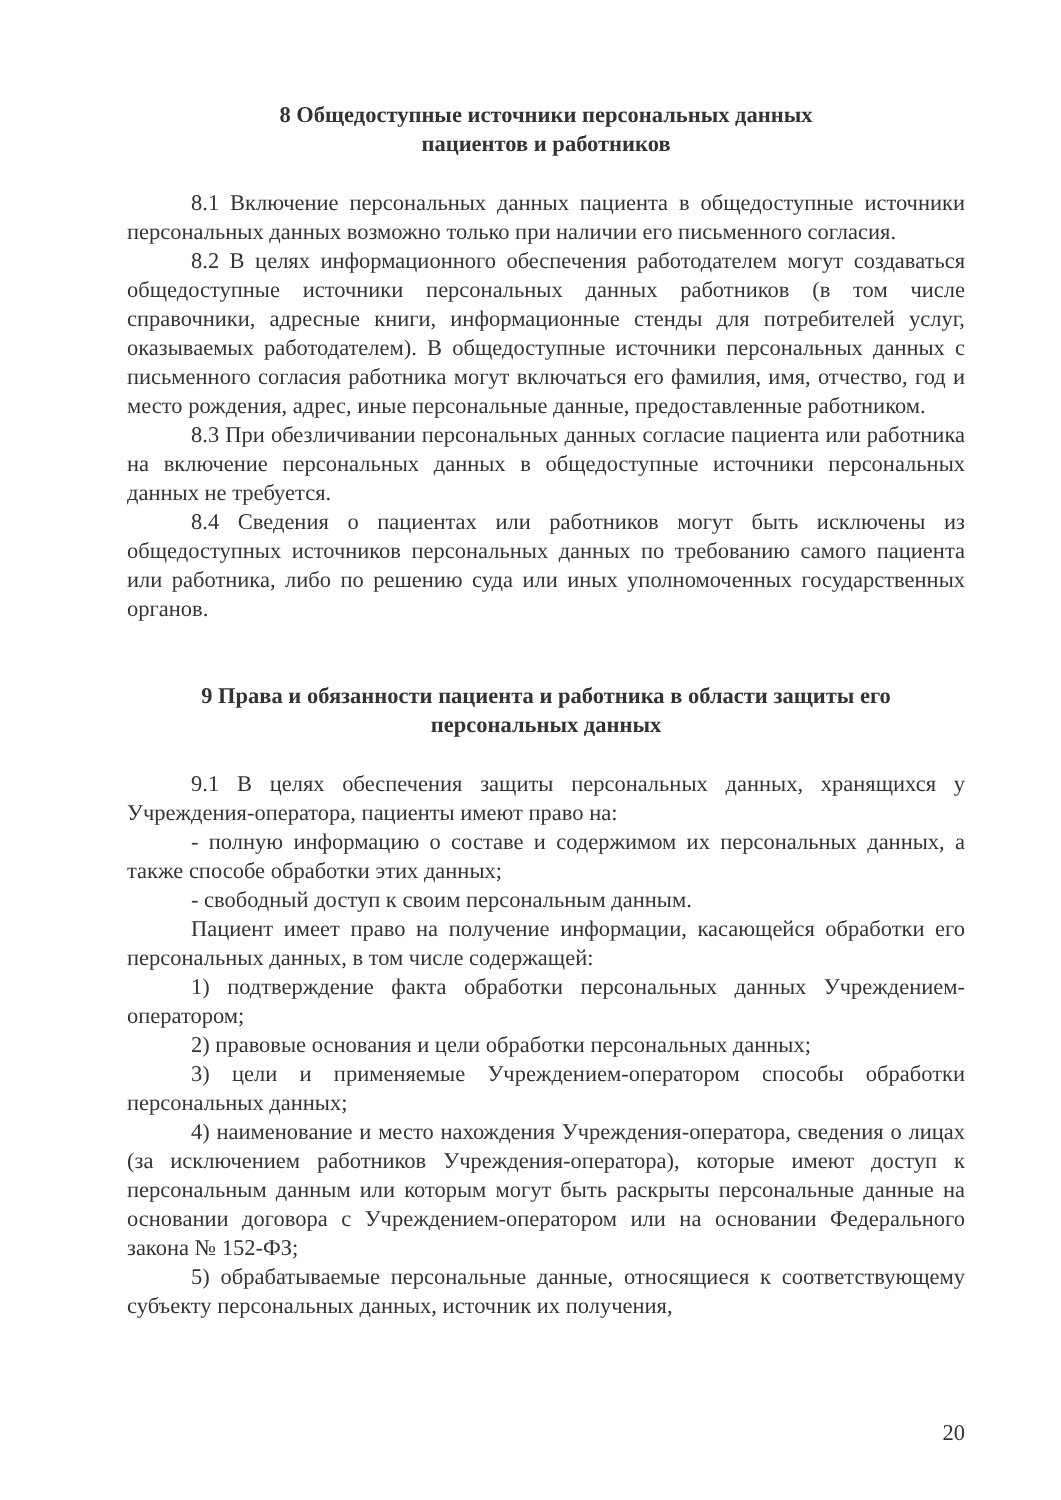8 Общедоступные источники персональных данных
пациентов и работников
8.1 Включение персональных данных пациента в общедоступные источники персональных данных возможно только при наличии его письменного согласия.
8.2 В целях информационного обеспечения работодателем могут создаваться общедоступные источники персональных данных работников (в том числе справочники, адресные книги, информационные стенды для потребителей услуг, оказываемых работодателем). В общедоступные источники персональных данных с письменного согласия работника могут включаться его фамилия, имя, отчество, год и место рождения, адрес, иные персональные данные, предоставленные работником.
8.3 При обезличивании персональных данных согласие пациента или работника на включение персональных данных в общедоступные источники персональных данных не требуется.
8.4 Сведения о пациентах или работников могут быть исключены из общедоступных источников персональных данных по требованию самого пациента или работника, либо по решению суда или иных уполномоченных государственных органов.
9 Права и обязанности пациента и работника в области защиты его персональных данных
9.1 В целях обеспечения защиты персональных данных, хранящихся у Учреждения-оператора, пациенты имеют право на:
- полную информацию о составе и содержимом их персональных данных, а также способе обработки этих данных;
- свободный доступ к своим персональным данным.
Пациент имеет право на получение информации, касающейся обработки его персональных данных, в том числе содержащей:
1) подтверждение факта обработки персональных данных Учреждением-оператором;
2) правовые основания и цели обработки персональных данных;
3) цели и применяемые Учреждением-оператором способы обработки персональных данных;
4) наименование и место нахождения Учреждения-оператора, сведения о лицах (за исключением работников Учреждения-оператора), которые имеют доступ к персональным данным или которым могут быть раскрыты персональные данные на основании договора с Учреждением-оператором или на основании Федерального закона № 152-ФЗ;
5) обрабатываемые персональные данные, относящиеся к соответствующему субъекту персональных данных, источник их получения,
20